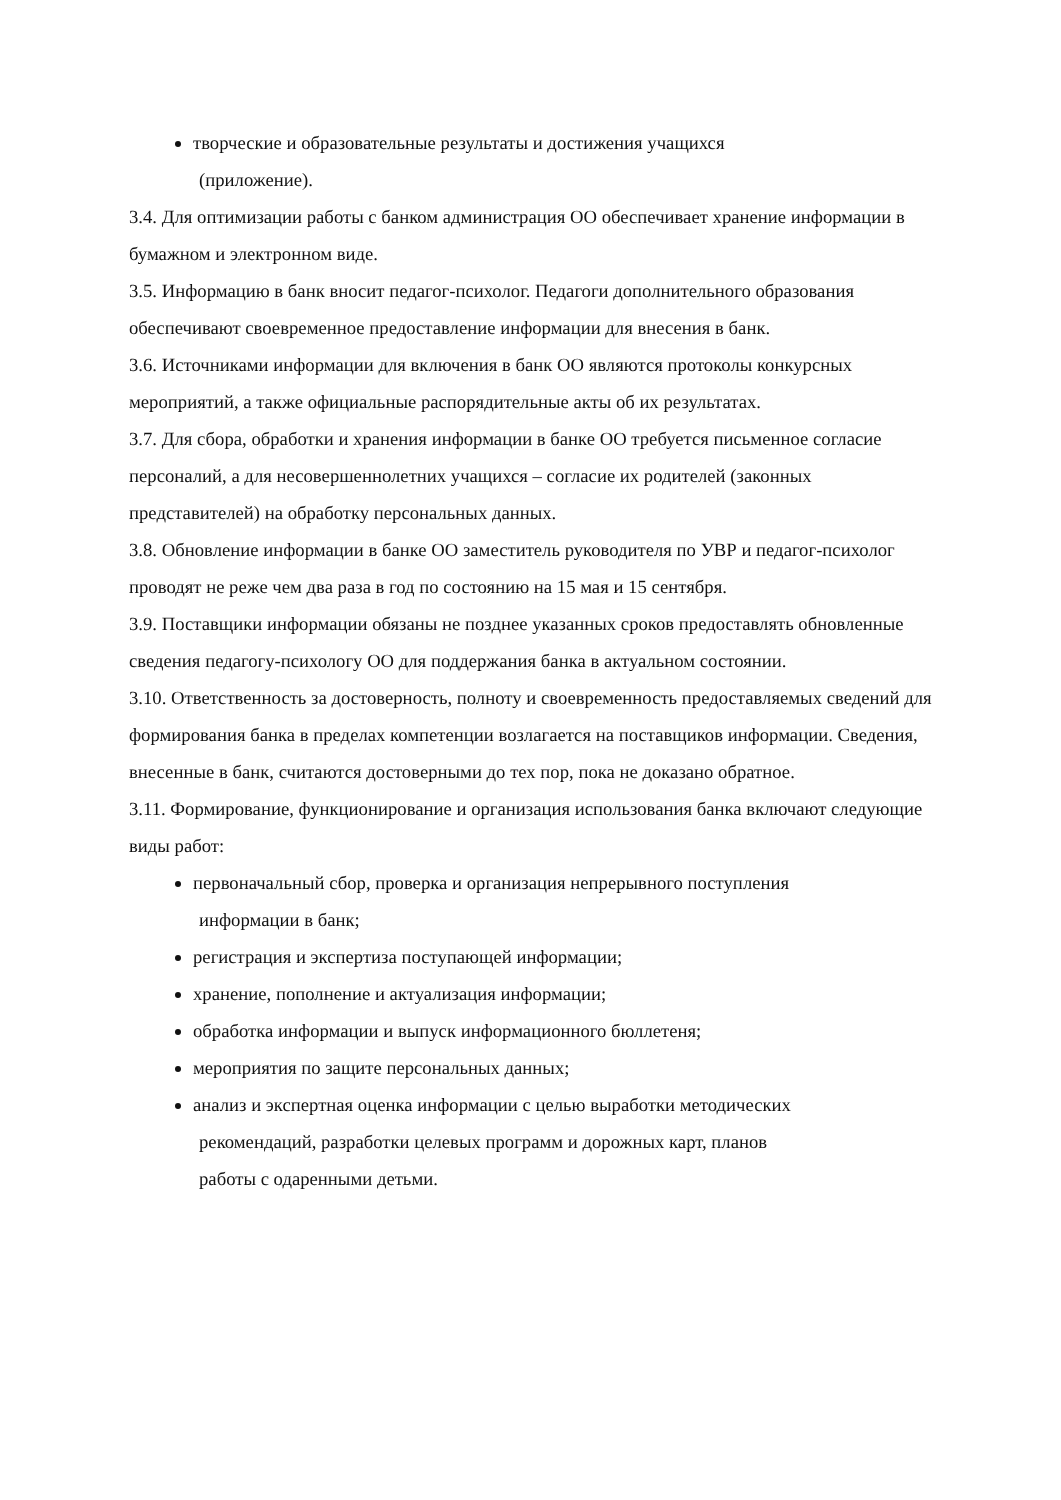творческие и образовательные результаты и достижения учащихся
(приложение).
3.4. Для оптимизации работы с банком администрация ОО обеспечивает хранение информации в бумажном и электронном виде.
3.5. Информацию в банк вносит педагог-психолог. Педагоги дополнительного образования обеспечивают своевременное предоставление информации для внесения в банк.
3.6. Источниками информации для включения в банк ОО являются протоколы конкурсных мероприятий, а также официальные распорядительные акты об их результатах.
3.7. Для сбора, обработки и хранения информации в банке ОО требуется письменное согласие персоналий, а для несовершеннолетних учащихся – согласие их родителей (законных представителей) на обработку персональных данных.
3.8. Обновление информации в банке ОО заместитель руководителя по УВР и педагог-психолог проводят не реже чем два раза в год по состоянию на 15 мая и 15 сентября.
3.9. Поставщики информации обязаны не позднее указанных сроков предоставлять обновленные сведения педагогу-психологу ОО для поддержания банка в актуальном состоянии.
3.10. Ответственность за достоверность, полноту и своевременность предоставляемых сведений для формирования банка в пределах компетенции возлагается на поставщиков информации. Сведения, внесенные в банк, считаются достоверными до тех пор, пока не доказано обратное.
3.11. Формирование, функционирование и организация использования банка включают следующие виды работ:
первоначальный сбор, проверка и организация непрерывного поступления
информации в банк;
регистрация и экспертиза поступающей информации;
хранение, пополнение и актуализация информации;
обработка информации и выпуск информационного бюллетеня;
мероприятия по защите персональных данных;
анализ и экспертная оценка информации с целью выработки методических
рекомендаций, разработки целевых программ и дорожных карт, планов
работы с одаренными детьми.